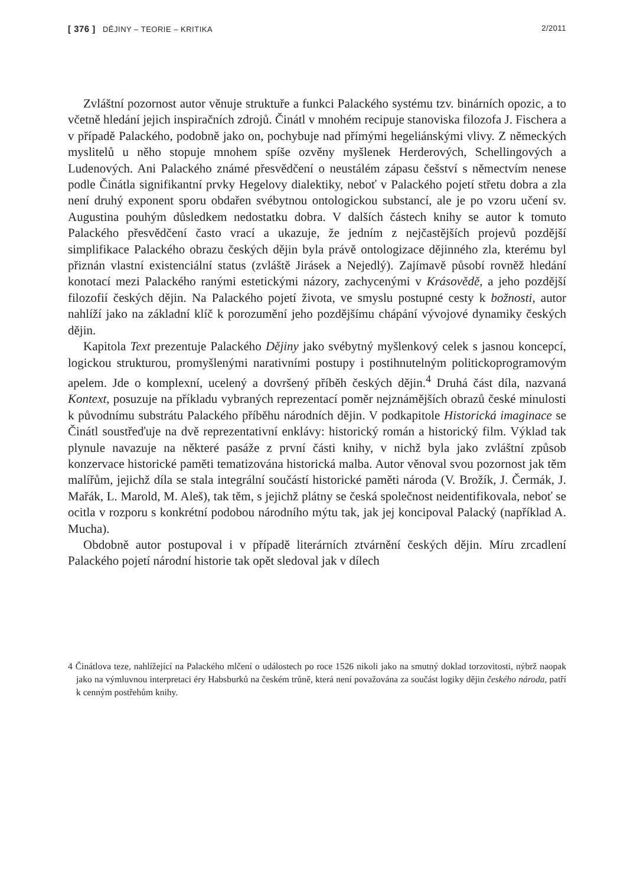[ 376 ] DĚJINY – TEORIE – KRITIKA 2/2011
Zvláštní pozornost autor věnuje struktuře a funkci Palackého systému tzv. binárních opozic, a to včetně hledání jejich inspiračních zdrojů. Činátl v mnohém recipuje stanoviska filozofa J. Fischera a v případě Palackého, podobně jako on, pochybuje nad přímými hegeliánskými vlivy. Z německých myslitelů u něho stopuje mnohem spíše ozvěny myšlenek Herderových, Schellingových a Ludenových. Ani Palackého známé přesvědčení o neustálém zápasu češství s němectvím nenese podle Činátla signifikantní prvky Hegelovy dialektiky, neboť v Palackého pojetí střetu dobra a zla není druhý exponent sporu obdařen svébytnou ontologickou substancí, ale je po vzoru učení sv. Augustina pouhým důsledkem nedostatku dobra. V dalších částech knihy se autor k tomuto Palackého přesvědčení často vrací a ukazuje, že jedním z nejčastějších projevů pozdější simplifikace Palackého obrazu českých dějin byla právě ontologizace dějinného zla, kterému byl přiznán vlastní existenciální status (zvláště Jirásek a Nejedlý). Zajímavě působí rovněž hledání konotací mezi Palackého ranými estetickými názory, zachycenými v Krásovědě, a jeho pozdější filozofií českých dějin. Na Palackého pojetí života, ve smyslu postupné cesty k božnosti, autor nahlíží jako na základní klíč k porozumění jeho pozdějšímu chápání vývojové dynamiky českých dějin.
Kapitola Text prezentuje Palackého Dějiny jako svébytný myšlenkový celek s jasnou koncepcí, logickou strukturou, promyšlenými narativními postupy i postihnutelným politickoprogramovým apelem. Jde o komplexní, ucelený a dovršený příběh českých dějin.<sup>4</sup> Druhá část díla, nazvaná Kontext, posuzuje na příkladu vybraných reprezentací poměr nejznámějších obrazů české minulosti k původnímu substrátu Palackého příběhu národních dějin. V podkapitole Historická imaginace se Činátl soustřeďuje na dvě reprezentativní enklávy: historický román a historický film. Výklad tak plynule navazuje na některé pasáže z první části knihy, v nichž byla jako zvláštní způsob konzervace historické paměti tematizována historická malba. Autor věnoval svou pozornost jak těm malířům, jejichž díla se stala integrální součástí historické paměti národa (V. Brožík, J. Čermák, J. Mařák, L. Marold, M. Aleš), tak těm, s jejichž plátny se česká společnost neidentifikovala, neboť se ocitla v rozporu s konkrétní podobou národního mýtu tak, jak jej koncipoval Palacký (například A. Mucha).
Obdobně autor postupoval i v případě literárních ztvárnění českých dějin. Míru zrcadlení Palackého pojetí národní historie tak opět sledoval jak v dílech
4 Činátlova teze, nahlížející na Palackého mlčení o událostech po roce 1526 nikoli jako na smutný doklad torzovitosti, nýbrž naopak jako na výmluvnou interpretaci éry Habsburků na českém trůně, která není považována za součást logiky dějin českého národa, patří k cenným postřehům knihy.